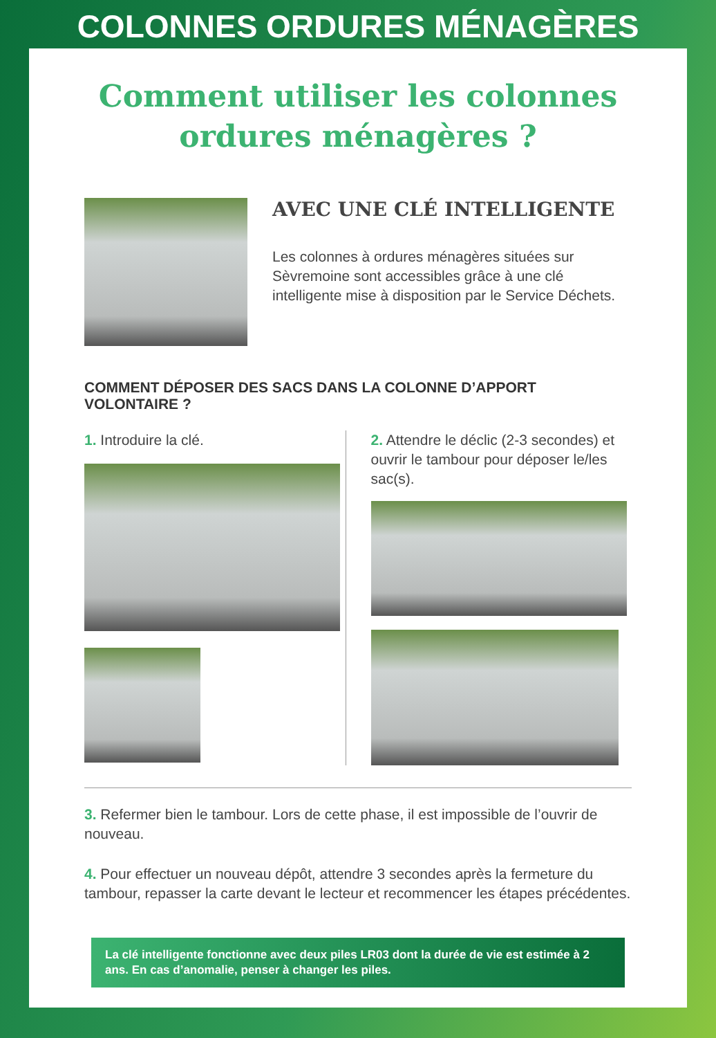COLONNES ORDURES MÉNAGÈRES
Comment utiliser les colonnes
ordures ménagères ?
AVEC UNE CLÉ INTELLIGENTE
Les colonnes à ordures ménagères situées sur Sèvremoine sont accessibles grâce à une clé intelligente mise à disposition par le Service Déchets.
COMMENT DÉPOSER DES SACS DANS LA COLONNE D’APPORT VOLONTAIRE ?
1. Introduire la clé. 2. Attendre le déclic (2-3 secondes) et ouvrir le tambour pour déposer le/les sac(s).
3. Refermer bien le tambour. Lors de cette phase, il est impossible de l’ouvrir de nouveau.
4. Pour effectuer un nouveau dépôt, attendre 3 secondes après la fermeture du tambour, repasser la carte devant le lecteur et recommencer les étapes précédentes.
La clé intelligente fonctionne avec deux piles LR03 dont la durée de vie est estimée à 2 ans. En cas d’anomalie, penser à changer les piles.